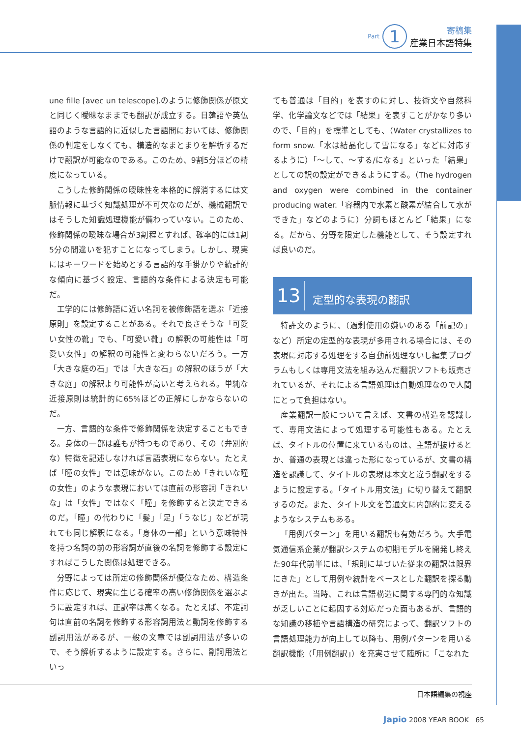Part 1
寄稿集
産業日本語特集
une fille [avec un telescope].のように修飾関係が原文と同じく曖昧なままでも翻訳が成立する。日韓語や英仏語のような言語的に近似した言語間においては、修飾関係の判定をしなくても、構造的なまとまりを解析するだけで翻訳が可能なのである。このため、9割5分ほどの精度になっている。
こうした修飾関係の曖昧性を本格的に解消するには文脈情報に基づく知識処理が不可欠なのだが、機械翻訳ではそうした知識処理機能が備わっていない。このため、修飾関係の曖昧な場合が3割程とすれば、確率的には1割5分の間違いを犯すことになってしまう。しかし、現実にはキーワードを始めとする言語的な手掛かりや統計的な傾向に基づく設定、言語的な条件による決定も可能だ。
工学的には修飾語に近い名詞を被修飾語を選ぶ「近接原則」を設定することがある。それで良さそうな「可愛い女性の靴」でも、「可愛い靴」の解釈の可能性は「可愛い女性」の解釈の可能性と変わらないだろう。一方「大きな庭の石」では「大きな石」の解釈のほうが「大きな庭」の解釈より可能性が高いと考えられる。単純な近接原則は統計的に65%ほどの正解にしかならないのだ。
一方、言語的な条件で修飾関係を決定することもできる。身体の一部は誰もが持つものであり、その（弁別的な）特徴を記述しなければ言語表現にならない。たとえば「瞳の女性」では意味がない。このため「きれいな瞳の女性」のような表現においては直前の形容詞「きれいな」は「女性」ではなく「瞳」を修飾すると決定できるのだ。「瞳」の代わりに「髪」「足」「うなじ」などが現れても同じ解釈になる。「身体の一部」という意味特性を持つ名詞の前の形容詞が直後の名詞を修飾する設定にすればこうした関係は処理できる。
分野によっては所定の修飾関係が優位なため、構造条件に応じて、現実に生じる確率の高い修飾関係を選ぶように設定すれば、正訳率は高くなる。たとえば、不定詞句は直前の名詞を修飾する形容詞用法と動詞を修飾する副詞用法があるが、一般の文章では副詞用法が多いので、そう解析するように設定する。さらに、副詞用法といっ
ても普通は「目的」を表すのに対し、技術文や自然科学、化学論文などでは「結果」を表すことがかなり多いので、「目的」を標準としても、（Water crystallizes to form snow.「水は結晶化して雪になる」などに対応するように）「～して、～する/になる」といった「結果」としての訳の設定ができるようにする。（The hydrogen and oxygen were combined in the container producing water.「容器内で水素と酸素が結合して水ができた」などのように）分詞もほとんど「結果」になる。だから、分野を限定した機能として、そう設定すれば良いのだ。
13 定型的な表現の翻訳
特許文のように、（過剰使用の嫌いのある「前記の」など）所定の定型的な表現が多用される場合には、その表現に対応する処理をする自動前処理ないし編集プログラムもしくは専用文法を組み込んだ翻訳ソフトも販売されているが、それによる言語処理は自動処理なので人間にとって負担はない。
産業翻訳一般について言えば、文書の構造を認識して、専用文法によって処理する可能性もある。たとえば、タイトルの位置に来ているものは、主語が抜けるとか、普通の表現とは違った形になっているが、文書の構造を認識して、タイトルの表現は本文と違う翻訳をするように設定する。「タイトル用文法」に切り替えて翻訳するのだ。また、タイトル文を普通文に内部的に変えるようなシステムもある。
「用例パターン」を用いる翻訳も有効だろう。大手電気通信系企業が翻訳システムの初期モデルを開発し終えた90年代前半には、「規則に基づいた従来の翻訳は限界にきた」として用例や統計をベースとした翻訳を探る動きが出た。当時、これは言語構造に関する専門的な知識が乏しいことに起因する対応だった面もあるが、言語的な知識の移植や言語構造の研究によって、翻訳ソフトの言語処理能力が向上して以降も、用例パターンを用いる翻訳機能（「用例翻訳」）を充実させて随所に「こなれた
日本語編集の視座
Japio 2008 YEAR BOOK 65